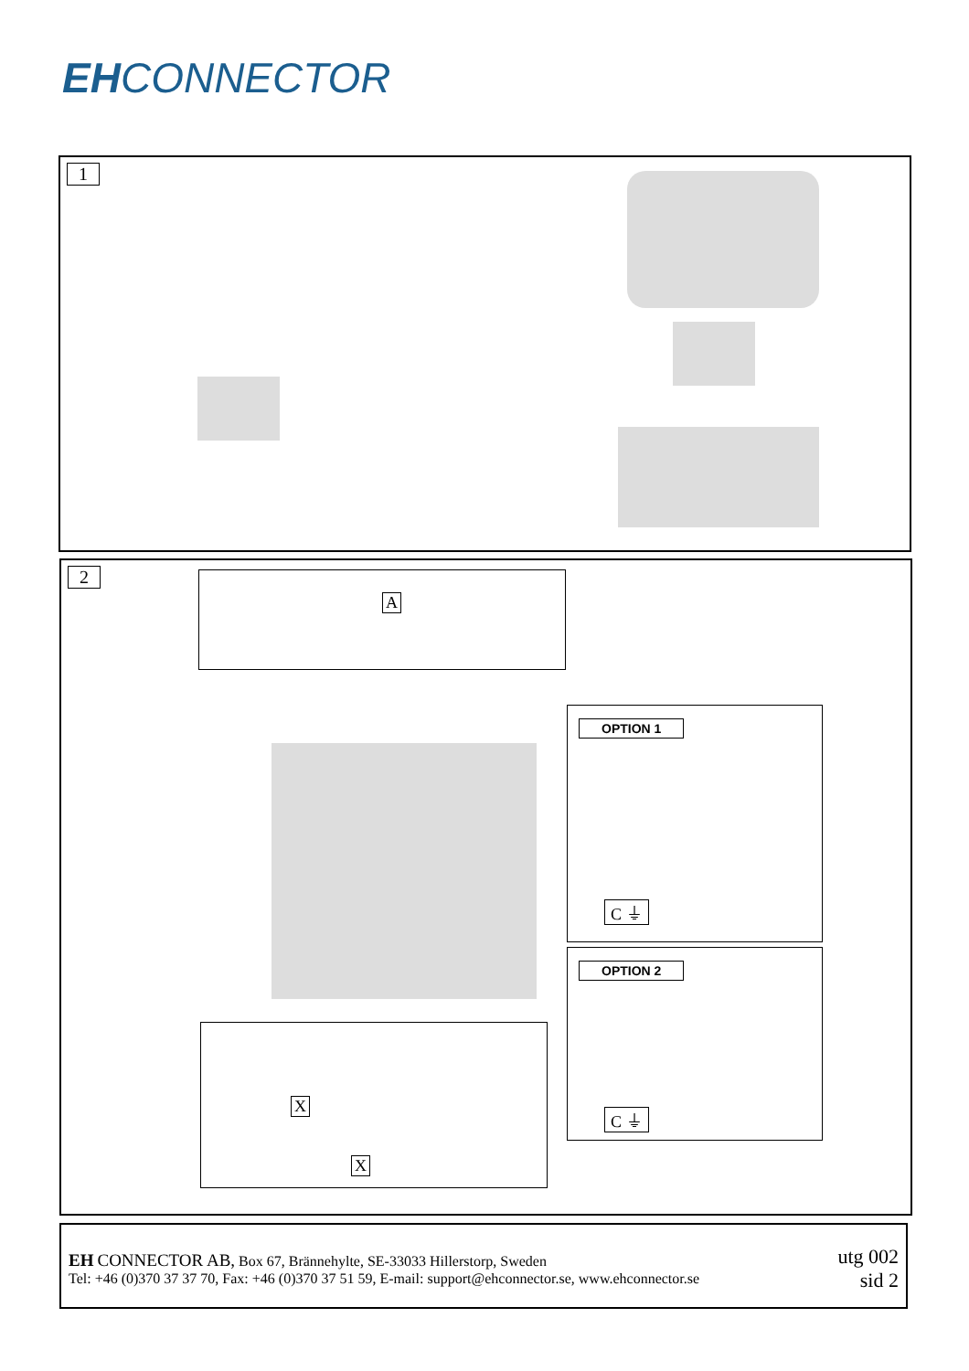EHCONNECTOR
1
2 A
OPTION 1
C ⏚
OPTION 2
C ⏚
X
X
EH CONNECTOR AB, Box 67, Brännehylte, SE-33033 Hillerstorp, Sweden
Tel: +46 (0)370 37 37 70, Fax: +46 (0)370 37 51 59, E-mail: support@ehconnector.se, www.ehconnector.se
utg 002
sid 2